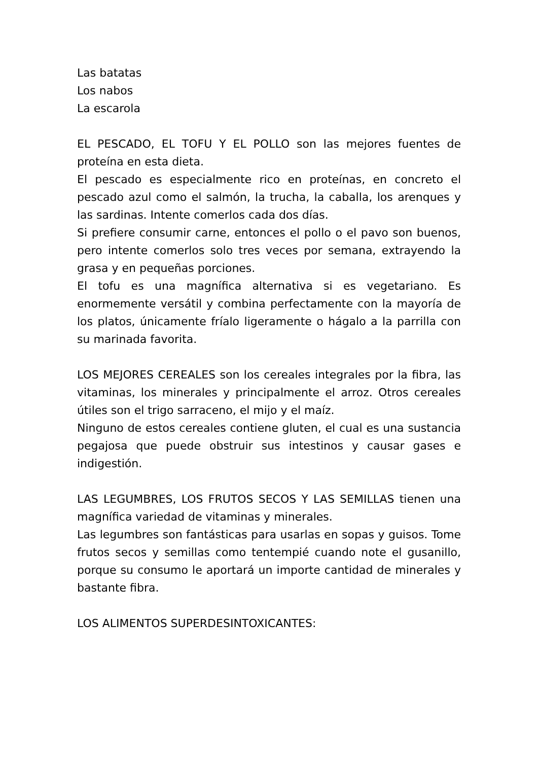Las batatas
Los nabos
La escarola
EL PESCADO, EL TOFU Y EL POLLO son las mejores fuentes de proteína en esta dieta.
El pescado es especialmente rico en proteínas, en concreto el pescado azul como el salmón, la trucha, la caballa, los arenques y las sardinas. Intente comerlos cada dos días.
Si prefiere consumir carne, entonces el pollo o el pavo son buenos, pero intente comerlos solo tres veces por semana, extrayendo la grasa y en pequeñas porciones.
El tofu es una magnífica alternativa si es vegetariano. Es enormemente versátil y combina perfectamente con la mayoría de los platos, únicamente fríalo ligeramente o hágalo a la parrilla con su marinada favorita.
LOS MEJORES CEREALES son los cereales integrales por la fibra, las vitaminas, los minerales y principalmente el arroz. Otros cereales útiles son el trigo sarraceno, el mijo y el maíz.
Ninguno de estos cereales contiene gluten, el cual es una sustancia pegajosa que puede obstruir sus intestinos y causar gases e indigestión.
LAS LEGUMBRES, LOS FRUTOS SECOS Y LAS SEMILLAS tienen una magnífica variedad de vitaminas y minerales.
Las legumbres son fantásticas para usarlas en sopas y guisos. Tome frutos secos y semillas como tentempié cuando note el gusanillo, porque su consumo le aportará un importe cantidad de minerales y bastante fibra.
LOS ALIMENTOS SUPERDESINTOXICANTES: